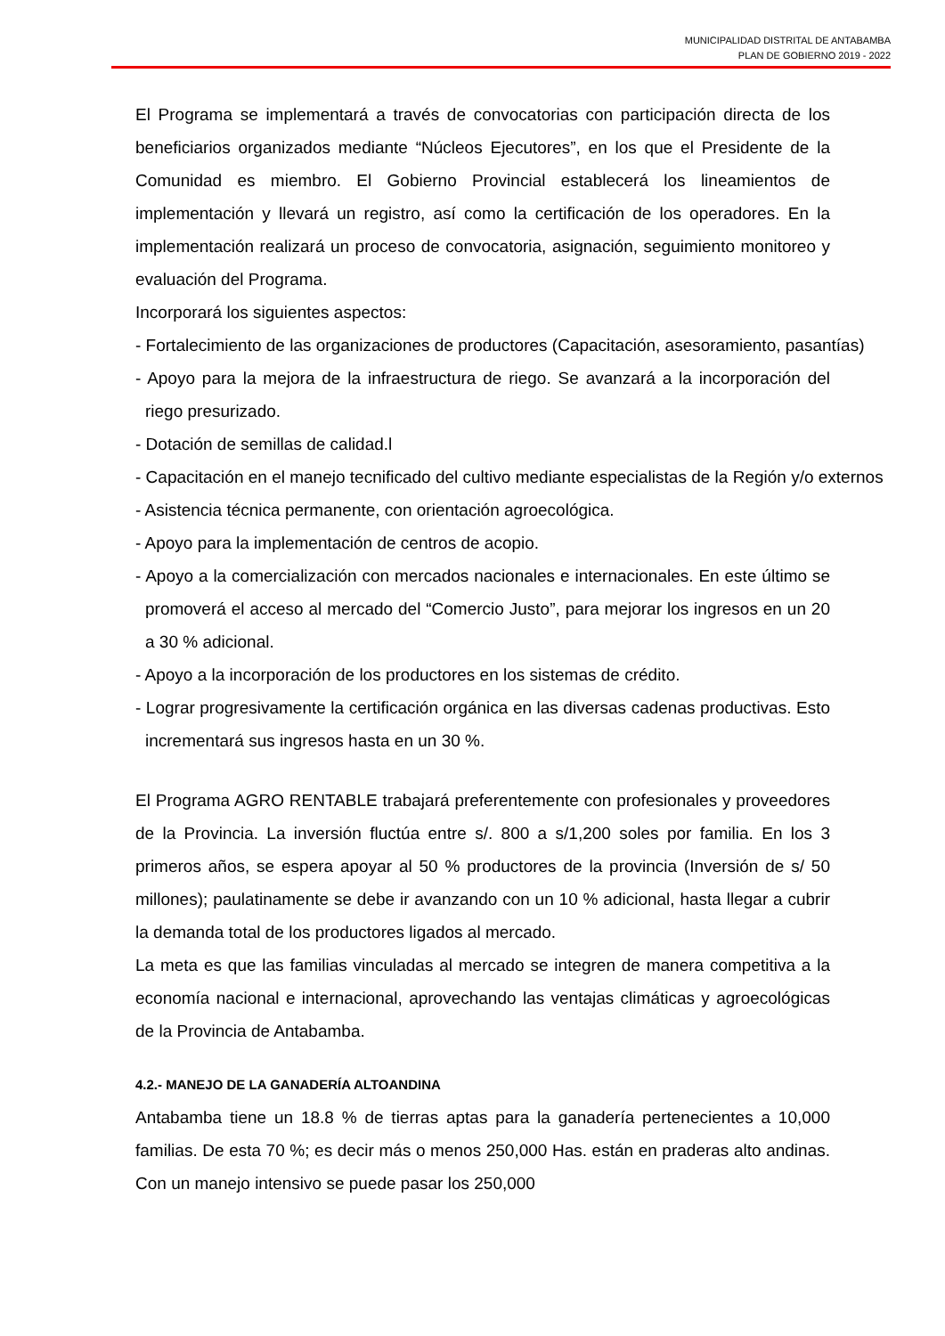MUNICIPALIDAD DISTRITAL DE ANTABAMBA
PLAN DE GOBIERNO 2019 - 2022
El Programa se implementará a través de convocatorias con participación directa de los beneficiarios organizados mediante “Núcleos Ejecutores”, en los que el Presidente de la Comunidad es miembro. El Gobierno Provincial establecerá los lineamientos de implementación y llevará un registro, así como la certificación de los operadores. En la implementación realizará un proceso de convocatoria, asignación, seguimiento monitoreo y evaluación del Programa.
Incorporará los siguientes aspectos:
- Fortalecimiento de las organizaciones de productores (Capacitación, asesoramiento, pasantías)
- Apoyo para la mejora de la infraestructura de riego. Se avanzará a la incorporación del riego presurizado.
- Dotación de semillas de calidad.l
- Capacitación en el manejo tecnificado del cultivo mediante especialistas de la Región y/o externos
- Asistencia técnica permanente, con orientación agroecológica.
- Apoyo para la implementación de centros de acopio.
- Apoyo a la comercialización con mercados nacionales e internacionales. En este último se promoverá el acceso al mercado del “Comercio Justo”, para mejorar los ingresos en un 20 a 30 % adicional.
- Apoyo a la incorporación de los productores en los sistemas de crédito.
- Lograr progresivamente la certificación orgánica en las diversas cadenas productivas. Esto incrementará sus ingresos hasta en un 30 %.
El Programa AGRO RENTABLE trabajará preferentemente con profesionales y proveedores de la Provincia. La inversión fluctúa entre s/. 800 a s/1,200 soles por familia. En los 3 primeros años, se espera apoyar al 50 % productores de la provincia (Inversión de s/ 50 millones); paulatinamente se debe ir avanzando con un 10 % adicional, hasta llegar a cubrir la demanda total de los productores ligados al mercado.
La meta es que las familias vinculadas al mercado se integren de manera competitiva a la economía nacional e internacional, aprovechando las ventajas climáticas y agroecológicas de la Provincia de Antabamba.
4.2.- MANEJO DE LA GANADERÍA ALTOANDINA
Antabamba tiene un 18.8 % de tierras aptas para la ganadería pertenecientes a 10,000 familias. De esta 70 %; es decir más o menos 250,000 Has. están en praderas alto andinas. Con un manejo intensivo se puede pasar los 250,000